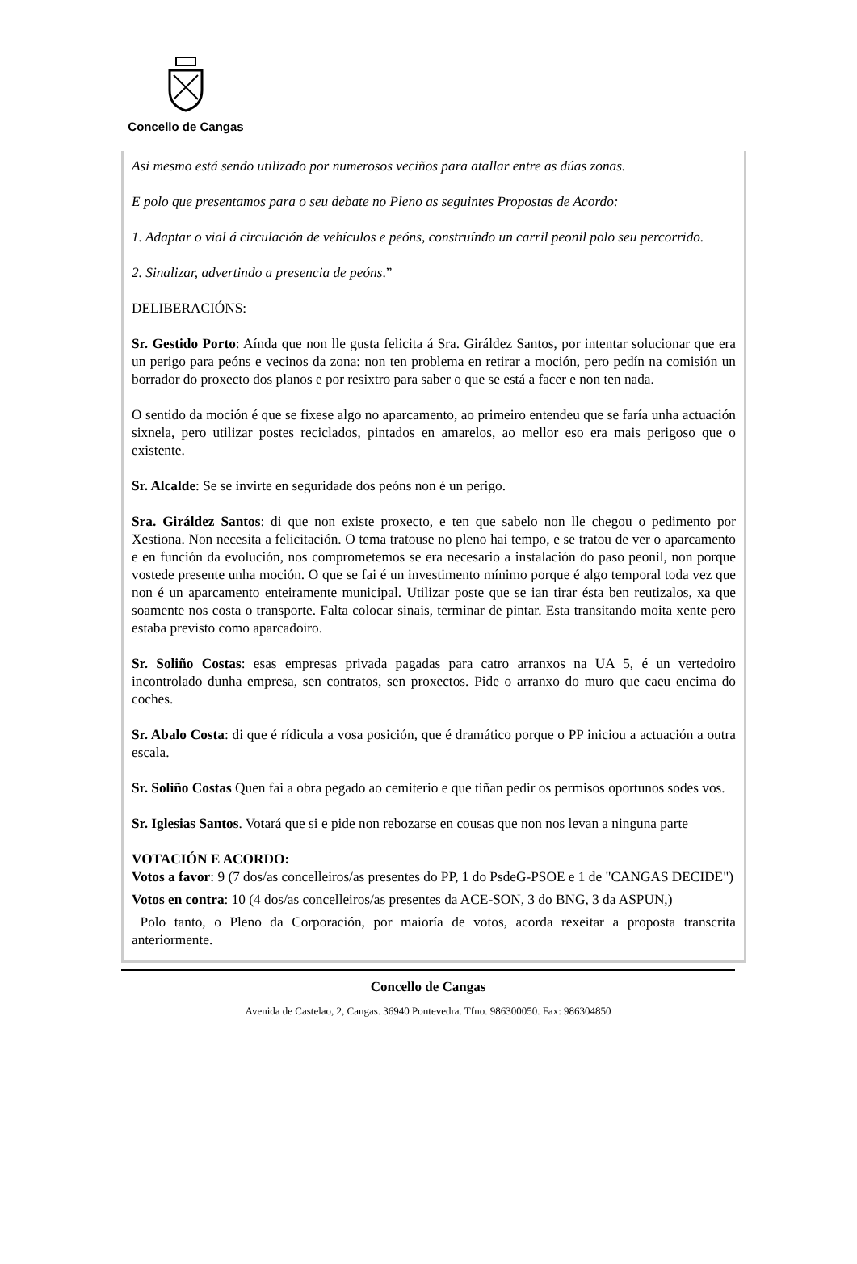Concello de Cangas
Asi mesmo está sendo utilizado por numerosos veciños para atallar entre as dúas zonas.
E polo que presentamos para o seu debate no Pleno as seguintes Propostas de Acordo:
1. Adaptar o vial á circulación de vehículos e peóns, construíndo un carril peonil polo seu percorrido.
2. Sinalizar, advertindo a presencia de peóns.”
DELIBERACIÓNS:
Sr. Gestido Porto: Aínda que non lle gusta felicita á Sra. Giráldez Santos, por intentar solucionar que era un perigo para peóns e vecinos da zona: non ten problema en retirar a moción, pero pedín na comisión un borrador do proxecto dos planos e por resixtro para saber o que se está a facer e non ten nada.
O sentido da moción é que se fixese algo no aparcamento, ao primeiro entendeu que se faría unha actuación sixnela, pero utilizar postes reciclados, pintados en amarelos, ao mellor eso era mais perigoso que o existente.
Sr. Alcalde: Se se invirte en seguridade dos peóns non é un perigo.
Sra. Giráldez Santos: di que non existe proxecto, e ten que sabelo non lle chegou o pedimento por Xestiona. Non necesita a felicitación. O tema tratouse no pleno hai tempo, e se tratou de ver o aparcamento e en función da evolución, nos comprometemos se era necesario a instalación do paso peonil, non porque vostede presente unha moción. O que se fai é un investimento mínimo porque é algo temporal toda vez que non é un aparcamento enteiramente municipal. Utilizar poste que se ian tirar ésta ben reutizalos, xa que soamente nos costa o transporte. Falta colocar sinais, terminar de pintar. Esta transitando moita xente pero estaba previsto como aparcadoiro.
Sr. Soliño Costas: esas empresas privada pagadas para catro arranxos na UA 5, é un vertedoiro incontrolado dunha empresa, sen contratos, sen proxectos. Pide o arranxo do muro que caeu encima do coches.
Sr. Abalo Costa: di que é rídicula a vosa posición, que é dramático porque o PP iniciou a actuación a outra escala.
Sr. Soliño Costas Quen fai a obra pegado ao cemiterio e que tiñan pedir os permisos oportunos sodes vos.
Sr. Iglesias Santos. Votará que si e pide non rebozarse en cousas que non nos levan a ninguna parte
VOTACIÓN E ACORDO:
Votos a favor: 9 (7 dos/as concelleiros/as presentes do PP, 1 do PsdeG-PSOE e 1 de "CANGAS DECIDE")
Votos en contra: 10 (4 dos/as concelleiros/as presentes da ACE-SON, 3 do BNG, 3 da ASPUN,)
Polo tanto, o Pleno da Corporación, por maioría de votos, acorda rexeitar a proposta transcrita anteriormente.
Concello de Cangas
Avenida de Castelao, 2, Cangas. 36940 Pontevedra. Tfno. 986300050. Fax: 986304850